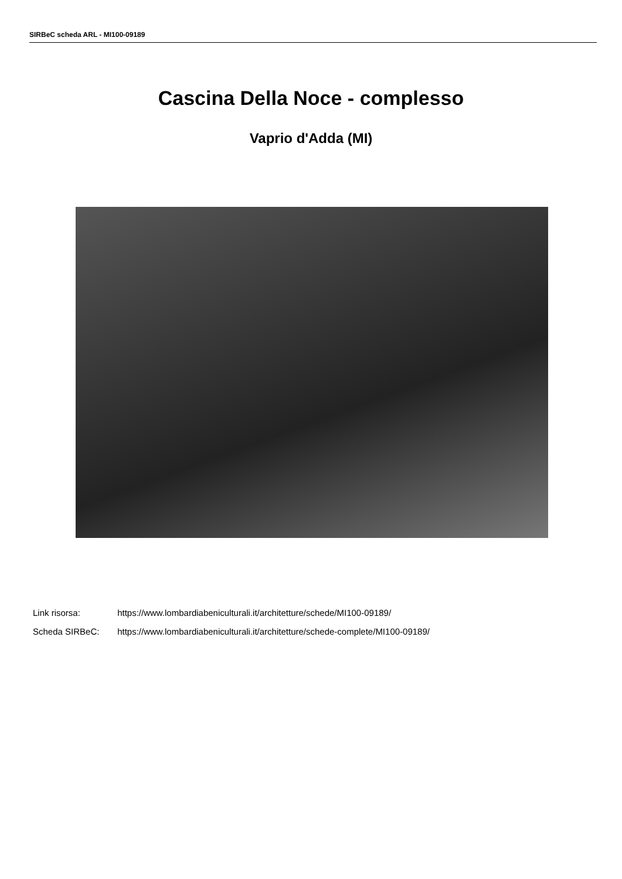SIRBeC scheda ARL - MI100-09189
Cascina Della Noce - complesso
Vaprio d'Adda (MI)
Link risorsa: https://www.lombardiabeniculturali.it/architetture/schede/MI100-09189/
Scheda SIRBeC: https://www.lombardiabeniculturali.it/architetture/schede-complete/MI100-09189/